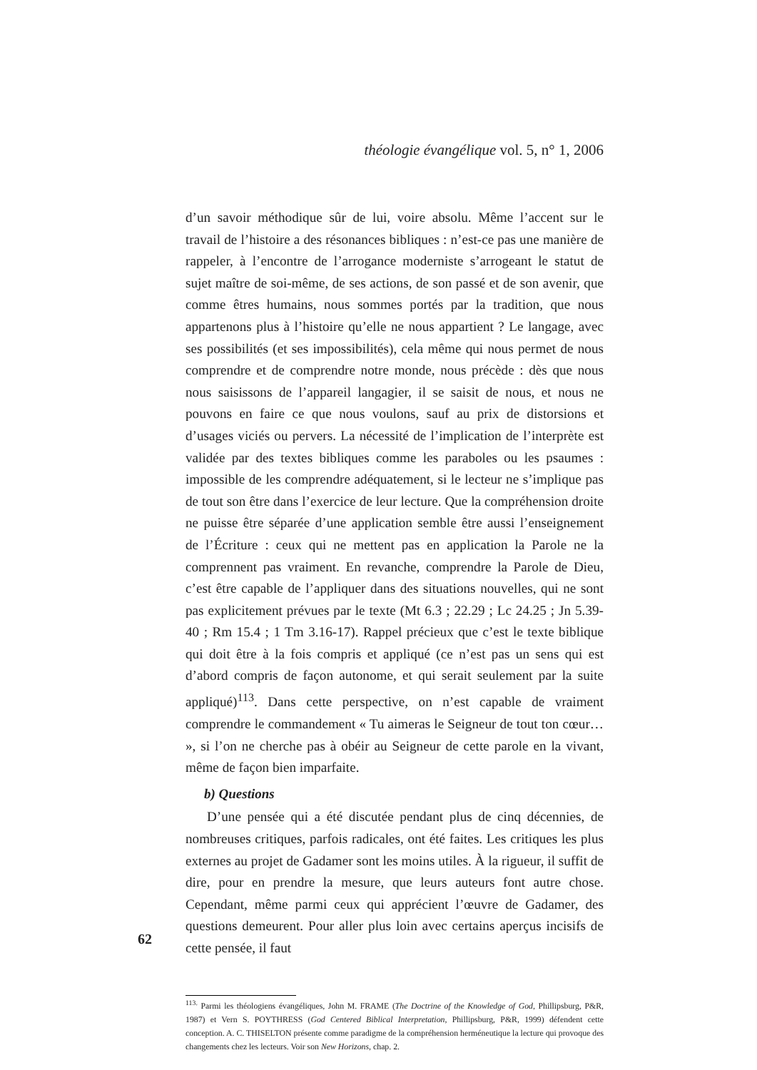théologie évangélique vol. 5, n° 1, 2006
d’un savoir méthodique sûr de lui, voire absolu. Même l’accent sur le travail de l’histoire a des résonances bibliques : n’est-ce pas une manière de rappeler, à l’encontre de l’arrogance moderniste s’arrogeant le statut de sujet maître de soi-même, de ses actions, de son passé et de son avenir, que comme êtres humains, nous sommes portés par la tradition, que nous appartenons plus à l’histoire qu’elle ne nous appartient ? Le langage, avec ses possibilités (et ses impossibilités), cela même qui nous permet de nous comprendre et de comprendre notre monde, nous précède : dès que nous nous saisissons de l’appareil langagier, il se saisit de nous, et nous ne pouvons en faire ce que nous voulons, sauf au prix de distorsions et d’usages viciés ou pervers. La nécessité de l’implication de l’interprète est validée par des textes bibliques comme les paraboles ou les psaumes : impossible de les comprendre adéquatement, si le lecteur ne s’implique pas de tout son être dans l’exercice de leur lecture. Que la compréhension droite ne puisse être séparée d’une application semble être aussi l’enseignement de l’Écriture : ceux qui ne mettent pas en application la Parole ne la comprennent pas vraiment. En revanche, comprendre la Parole de Dieu, c’est être capable de l’appliquer dans des situations nouvelles, qui ne sont pas explicitement prévues par le texte (Mt 6.3 ; 22.29 ; Lc 24.25 ; Jn 5.39-40 ; Rm 15.4 ; 1 Tm 3.16-17). Rappel précieux que c’est le texte biblique qui doit être à la fois compris et appliqué (ce n’est pas un sens qui est d’abord compris de façon autonome, et qui serait seulement par la suite appliqué)<sup>113</sup>. Dans cette perspective, on n’est capable de vraiment comprendre le commandement « Tu aimeras le Seigneur de tout ton cœur… », si l’on ne cherche pas à obéir au Seigneur de cette parole en la vivant, même de façon bien imparfaite.
b) Questions
D’une pensée qui a été discutée pendant plus de cinq décennies, de nombreuses critiques, parfois radicales, ont été faites. Les critiques les plus externes au projet de Gadamer sont les moins utiles. À la rigueur, il suffit de dire, pour en prendre la mesure, que leurs auteurs font autre chose. Cependant, même parmi ceux qui apprécient l’œuvre de Gadamer, des questions demeurent. Pour aller plus loin avec certains aperçus incisifs de cette pensée, il faut
<sup>113.</sup> Parmi les théologiens évangéliques, John M. FRAME (The Doctrine of the Knowledge of God, Phillipsburg, P&R, 1987) et Vern S. POYTHRESS (God Centered Biblical Interpretation, Phillipsburg, P&R, 1999) défendent cette conception. A. C. THISELTON présente comme paradigme de la compréhension herméneutique la lecture qui provoque des changements chez les lecteurs. Voir son New Horizons, chap. 2.
62